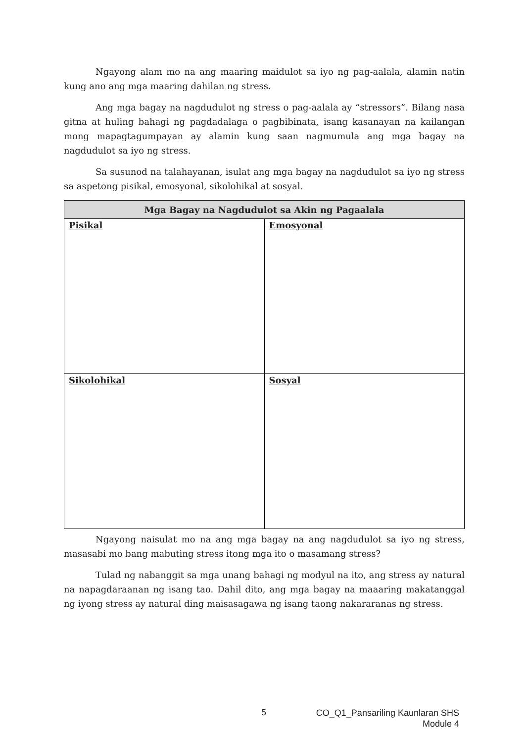Ngayong alam mo na ang maaring maidulot sa iyo ng pag-aalala, alamin natin kung ano ang mga maaring dahilan ng stress.
Ang mga bagay na nagdudulot ng stress o pag-aalala ay “stressors”. Bilang nasa gitna at huling bahagi ng pagdadalaga o pagbibinata, isang kasanayan na kailangan mong mapagtagumpayan ay alamin kung saan nagmumula ang mga bagay na nagdudulot sa iyo ng stress.
Sa susunod na talahayanan, isulat ang mga bagay na nagdudulot sa iyo ng stress sa aspetong pisikal, emosyonal, sikolohikal at sosyal.
| Mga Bagay na Nagdudulot sa Akin ng Pagaalala | |
| --- | --- |
| Pisikal | Emosyonal |
| Sikolohikal | Sosyal |
Ngayong naisulat mo na ang mga bagay na ang nagdudulot sa iyo ng stress, masasabi mo bang mabuting stress itong mga ito o masamang stress?
Tulad ng nabanggit sa mga unang bahagi ng modyul na ito, ang stress ay natural na napagdaraanan ng isang tao. Dahil dito, ang mga bagay na maaaring makatanggal ng iyong stress ay natural ding maisasagawa ng isang taong nakararanas ng stress.
5
CO_Q1_Pansariling Kaunlaran SHS
Module 4